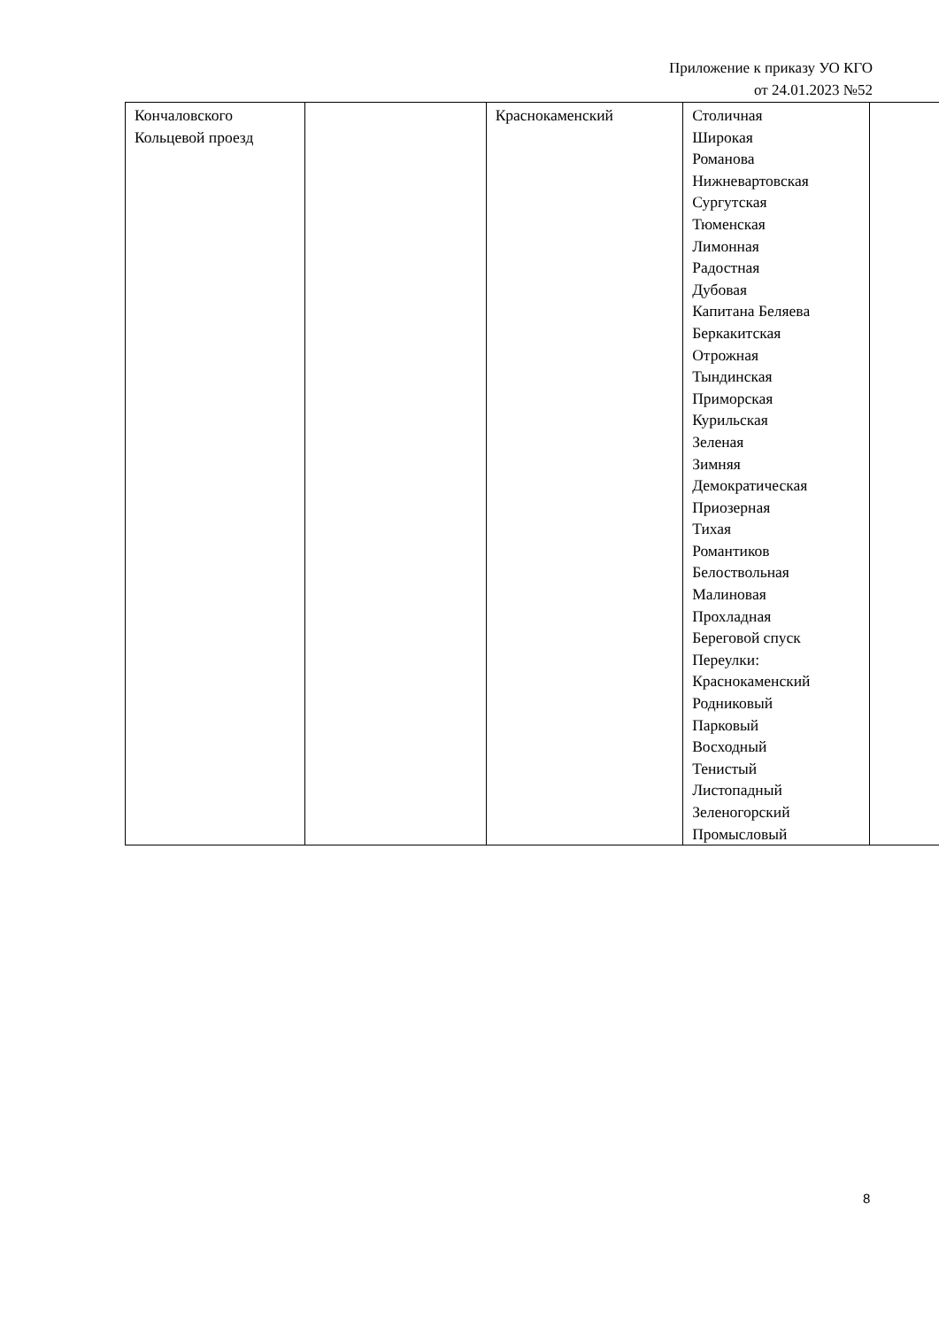Приложение к приказу УО КГО
от 24.01.2023 №52
| Кончаловского Кольцевой проезд | | Краснокаменский | Столичная Широкая Романова Нижневартовская Сургутская Тюменская Лимонная Радостная Дубовая Капитана Беляева Беркакитская Отрожная Тындинская Приморская Курильская Зеленая Зимняя Демократическая Приозерная Тихая Романтиков Белоствольная Малиновая Прохладная Береговой спуск Переулки: Краснокаменский Родниковый Парковый Восходный Тенистый Листопадный Зеленогорский Промысловый | |
8